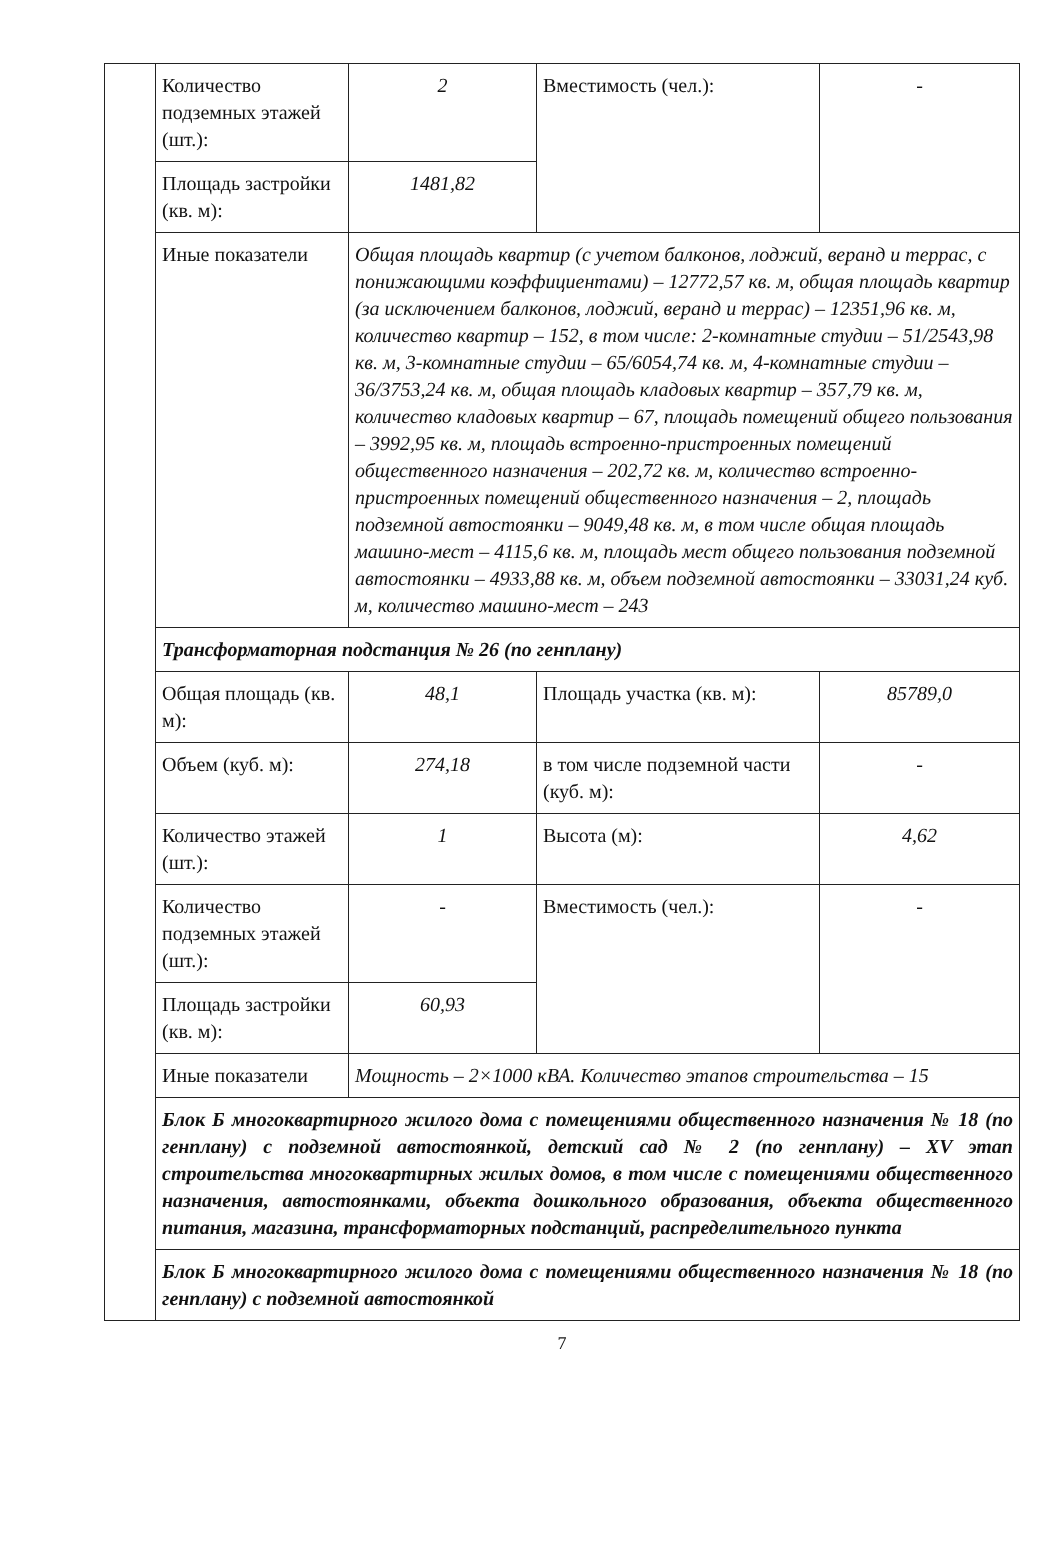| | Количество подземных этажей (шт.): | 2 | Вместимость (чел.): | - |
| | Площадь застройки (кв. м): | 1481,82 | | |
| | Иные показатели | Общая площадь квартир (с учетом балконов, лоджий, веранд и террас, с понижающими коэффициентами) – 12772,57 кв. м, общая площадь квартир (за исключением балконов, лоджий, веранд и террас) – 12351,96 кв. м, количество квартир – 152, в том числе: 2-комнатные студии – 51/2543,98 кв. м, 3-комнатные студии – 65/6054,74 кв. м, 4-комнатные студии – 36/3753,24 кв. м, общая площадь кладовых квартир – 357,79 кв. м, количество кладовых квартир – 67, площадь помещений общего пользования – 3992,95 кв. м, площадь встроенно-пристроенных помещений общественного назначения – 202,72 кв. м, количество встроенно-пристроенных помещений общественного назначения – 2, площадь подземной автостоянки – 9049,48 кв. м, в том числе общая площадь машино-мест – 4115,6 кв. м, площадь мест общего пользования подземной автостоянки – 4933,88 кв. м, объем подземной автостоянки – 33031,24 куб. м, количество машино-мест – 243 | | |
| | Трансформаторная подстанция № 26 (по генплану) | | | |
| | Общая площадь (кв. м): | 48,1 | Площадь участка (кв. м): | 85789,0 |
| | Объем (куб. м): | 274,18 | в том числе подземной части (куб. м): | - |
| | Количество этажей (шт.): | 1 | Высота (м): | 4,62 |
| | Количество подземных этажей (шт.): | - | Вместимость (чел.): | - |
| | Площадь застройки (кв. м): | 60,93 | | |
| | Иные показатели | Мощность – 2×1000 кВА. Количество этапов строительства – 15 | | |
| | Блок Б многоквартирного жилого дома с помещениями общественного назначения № 18 (по генплану) с подземной автостоянкой, детский сад № 2 (по генплану) – XV этап строительства многоквартирных жилых домов, в том числе с помещениями общественного назначения, автостоянками, объекта дошкольного образования, объекта общественного питания, магазина, трансформаторных подстанций, распределительного пункта | | | |
| | Блок Б многоквартирного жилого дома с помещениями общественного назначения № 18 (по генплану) с подземной автостоянкой | | | |
7